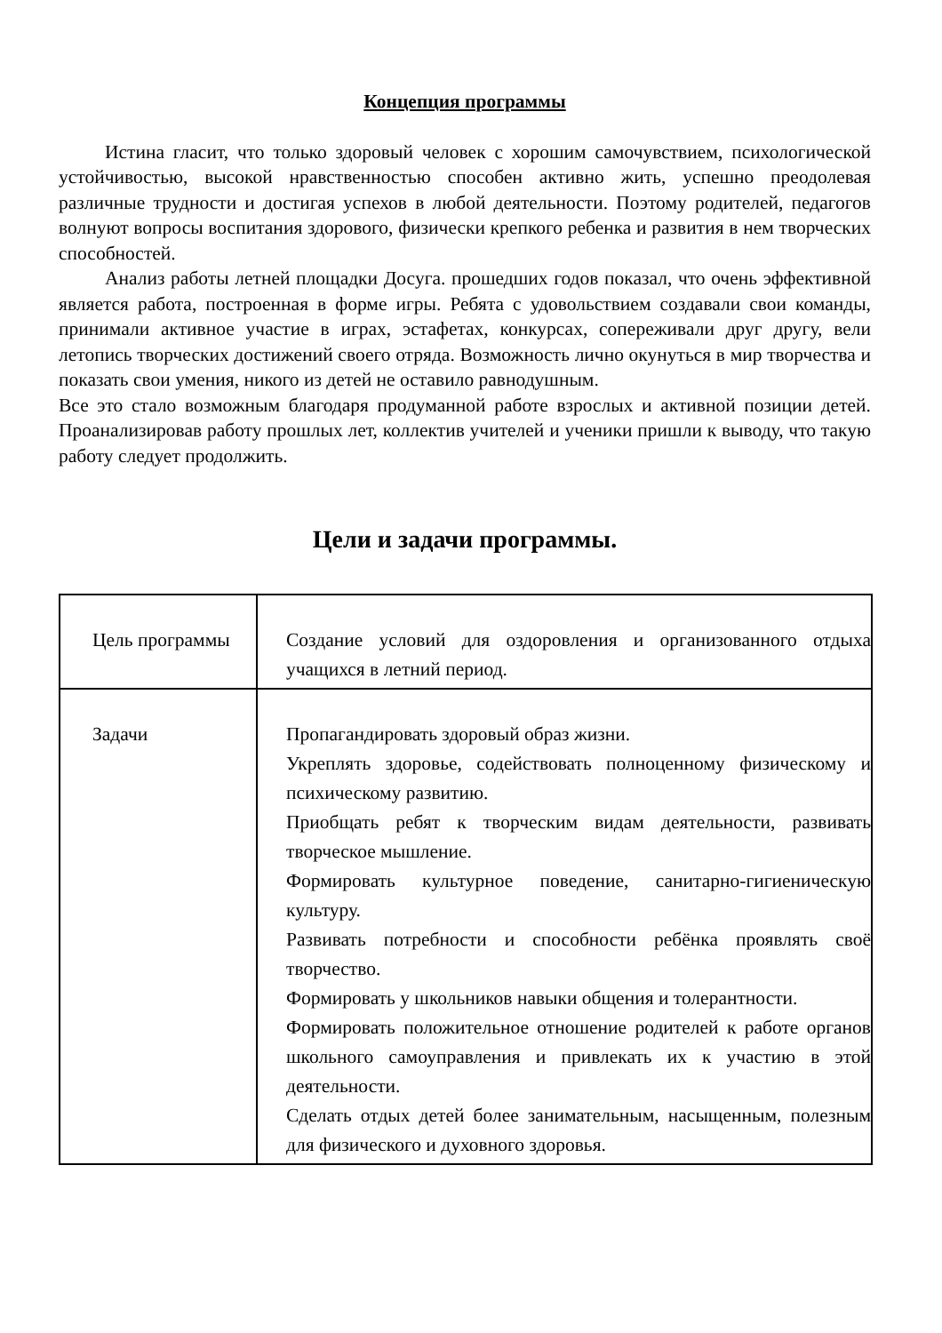Концепция программы
Истина гласит, что только здоровый человек с хорошим самочувствием, психологической устойчивостью, высокой нравственностью способен активно жить, успешно преодолевая различные трудности и достигая успехов в любой деятельности. Поэтому родителей, педагогов волнуют вопросы воспитания здорового, физически крепкого ребенка и развития в нем творческих способностей.
Анализ работы летней площадки Досуга. прошедших годов показал, что очень эффективной является работа, построенная в форме игры. Ребята с удовольствием создавали свои команды, принимали активное участие в играх, эстафетах, конкурсах, сопереживали друг другу, вели летопись творческих достижений своего отряда. Возможность лично окунуться в мир творчества и показать свои умения, никого из детей не оставило равнодушным.
Все это стало возможным благодаря продуманной работе взрослых и активной позиции детей. Проанализировав работу прошлых лет, коллектив учителей и ученики пришли к выводу, что такую работу следует продолжить.
Цели и задачи программы.
| Цель программы | Создание условий для оздоровления и организованного отдыха учащихся в летний период. |
| Задачи | Пропагандировать здоровый образ жизни. Укреплять здоровье, содействовать полноценному физическому и психическому развитию. Приобщать ребят к творческим видам деятельности, развивать творческое мышление. Формировать культурное поведение, санитарно-гигиеническую культуру. Развивать потребности и способности ребёнка проявлять своё творчество. Формировать у школьников навыки общения и толерантности. Формировать положительное отношение родителей к работе органов школьного самоуправления и привлекать их к участию в этой деятельности. Сделать отдых детей более занимательным, насыщенным, полезным для физического и духовного здоровья. |